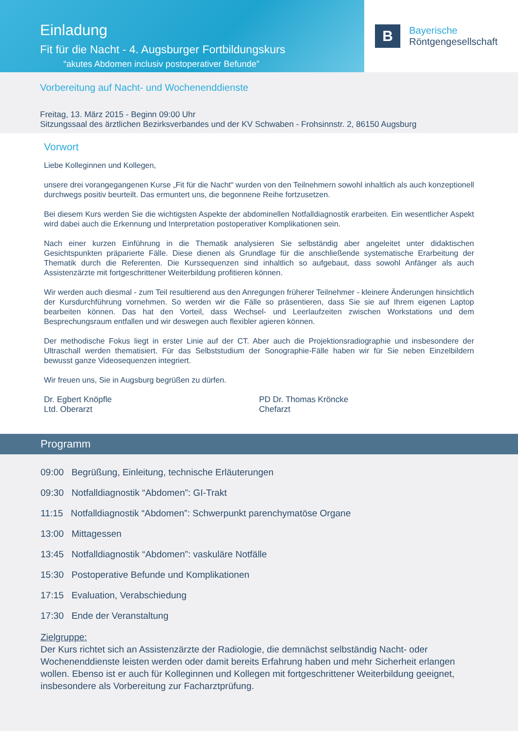Einladung
Fit für die Nacht - 4. Augsburger Fortbildungskurs
“akutes Abdomen inclusiv postoperativer Befunde”
B
Bayerische
Röntgengesellschaft
Vorbereitung auf Nacht- und Wochenenddienste
Freitag, 13. März 2015 - Beginn 09:00 Uhr
Sitzungssaal des ärztlichen Bezirksverbandes und der KV Schwaben - Frohsinnstr. 2, 86150 Augsburg
Vorwort
Liebe Kolleginnen und Kollegen,
unsere drei vorangegangenen Kurse „Fit für die Nacht“ wurden von den Teilnehmern sowohl inhaltlich als auch konzeptionell durchwegs positiv beurteilt. Das ermuntert uns, die begonnene Reihe fortzusetzen.
Bei diesem Kurs werden Sie die wichtigsten Aspekte der abdominellen Notfalldiagnostik erarbeiten. Ein wesentlicher Aspekt wird dabei auch die Erkennung und Interpretation postoperativer Komplikationen sein.
Nach einer kurzen Einführung in die Thematik analysieren Sie selbständig aber angeleitet unter didaktischen Gesichtspunkten präparierte Fälle. Diese dienen als Grundlage für die anschließende systematische Erarbeitung der Thematik durch die Referenten. Die Kurssequenzen sind inhaltlich so aufgebaut, dass sowohl Anfänger als auch Assistenzärzte mit fortgeschrittener Weiterbildung profitieren können.
Wir werden auch diesmal - zum Teil resultierend aus den Anregungen früherer Teilnehmer - kleinere Änderungen hinsichtlich der Kursdurchführung vornehmen. So werden wir die Fälle so präsentieren, dass Sie sie auf Ihrem eigenen Laptop bearbeiten können. Das hat den Vorteil, dass Wechsel- und Leerlaufzeiten zwischen Workstations und dem Besprechungsraum entfallen und wir deswegen auch flexibler agieren können.
Der methodische Fokus liegt in erster Linie auf der CT. Aber auch die Projektionsradiographie und insbesondere der Ultraschall werden thematisiert. Für das Selbststudium der Sonographie-Fälle haben wir für Sie neben Einzelbildern bewusst ganze Videosequenzen integriert.
Wir freuen uns, Sie in Augsburg begrüßen zu dürfen.
Dr. Egbert Knöpfle
Ltd. Oberarzt
PD Dr. Thomas Kröncke
Chefarzt
Programm
09:00 Begrüßung, Einleitung, technische Erläuterungen
09:30 Notfalldiagnostik “Abdomen”: GI-Trakt
11:15 Notfalldiagnostik “Abdomen”: Schwerpunkt parenchymatöse Organe
13:00 Mittagessen
13:45 Notfalldiagnostik “Abdomen”: vaskuläre Notfälle
15:30 Postoperative Befunde und Komplikationen
17:15 Evaluation, Verabschiedung
17:30 Ende der Veranstaltung
Zielgruppe:
Der Kurs richtet sich an Assistenzärzte der Radiologie, die demnächst selbständig Nacht- oder Wochenenddienste leisten werden oder damit bereits Erfahrung haben und mehr Sicherheit erlangen wollen. Ebenso ist er auch für Kolleginnen und Kollegen mit fortgeschrittener Weiterbildung geeignet, insbesondere als Vorbereitung zur Facharztprüfung.